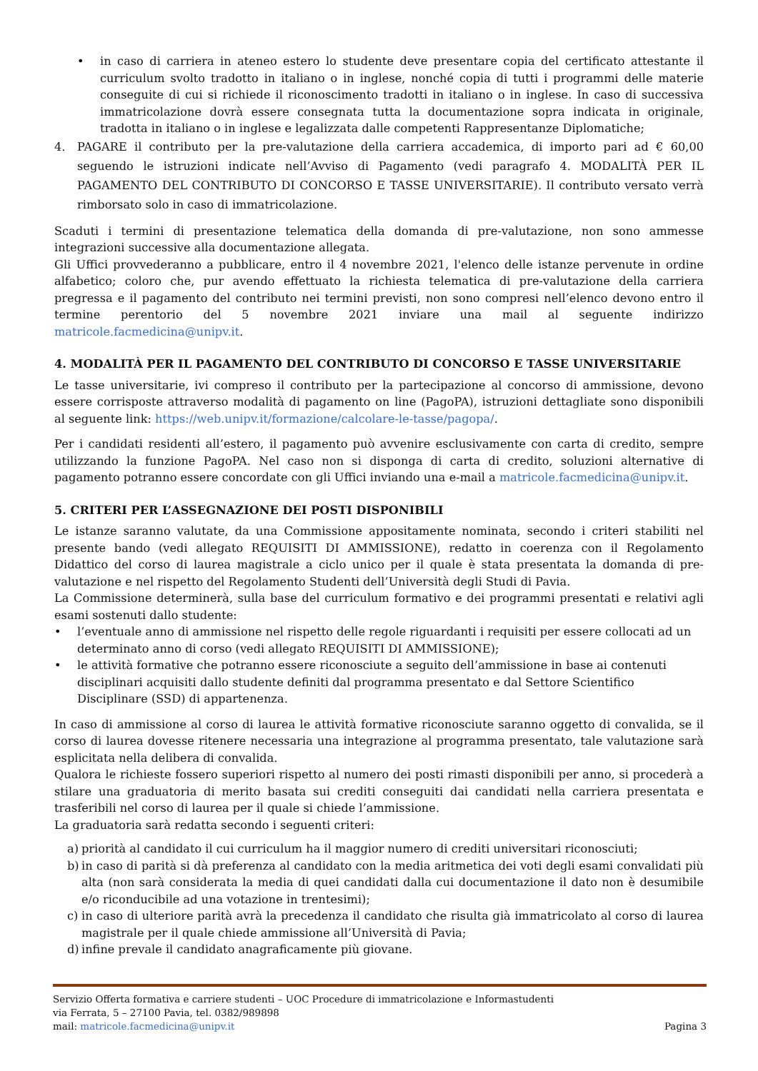• in caso di carriera in ateneo estero lo studente deve presentare copia del certificato attestante il curriculum svolto tradotto in italiano o in inglese, nonché copia di tutti i programmi delle materie conseguite di cui si richiede il riconoscimento tradotti in italiano o in inglese. In caso di successiva immatricolazione dovrà essere consegnata tutta la documentazione sopra indicata in originale, tradotta in italiano o in inglese e legalizzata dalle competenti Rappresentanze Diplomatiche;
4. PAGARE il contributo per la pre-valutazione della carriera accademica, di importo pari ad € 60,00 seguendo le istruzioni indicate nell’Avviso di Pagamento (vedi paragrafo 4. MODALITÀ PER IL PAGAMENTO DEL CONTRIBUTO DI CONCORSO E TASSE UNIVERSITARIE). Il contributo versato verrà rimborsato solo in caso di immatricolazione.
Scaduti i termini di presentazione telematica della domanda di pre-valutazione, non sono ammesse integrazioni successive alla documentazione allegata.
Gli Uffici provvederanno a pubblicare, entro il 4 novembre 2021, l'elenco delle istanze pervenute in ordine alfabetico; coloro che, pur avendo effettuato la richiesta telematica di pre-valutazione della carriera pregressa e il pagamento del contributo nei termini previsti, non sono compresi nell’elenco devono entro il termine perentorio del 5 novembre 2021 inviare una mail al seguente indirizzo matricole.facmedicina@unipv.it.
4. MODALITÀ PER IL PAGAMENTO DEL CONTRIBUTO DI CONCORSO E TASSE UNIVERSITARIE
Le tasse universitarie, ivi compreso il contributo per la partecipazione al concorso di ammissione, devono essere corrisposte attraverso modalità di pagamento on line (PagoPA), istruzioni dettagliate sono disponibili al seguente link: https://web.unipv.it/formazione/calcolare-le-tasse/pagopa/.
Per i candidati residenti all’estero, il pagamento può avvenire esclusivamente con carta di credito, sempre utilizzando la funzione PagoPA. Nel caso non si disponga di carta di credito, soluzioni alternative di pagamento potranno essere concordate con gli Uffici inviando una e-mail a matricole.facmedicina@unipv.it.
5. CRITERI PER L’ASSEGNAZIONE DEI POSTI DISPONIBILI
Le istanze saranno valutate, da una Commissione appositamente nominata, secondo i criteri stabiliti nel presente bando (vedi allegato REQUISITI DI AMMISSIONE), redatto in coerenza con il Regolamento Didattico del corso di laurea magistrale a ciclo unico per il quale è stata presentata la domanda di pre-valutazione e nel rispetto del Regolamento Studenti dell’Università degli Studi di Pavia.
La Commissione determinerà, sulla base del curriculum formativo e dei programmi presentati e relativi agli esami sostenuti dallo studente:
• l’eventuale anno di ammissione nel rispetto delle regole riguardanti i requisiti per essere collocati ad un determinato anno di corso (vedi allegato REQUISITI DI AMMISSIONE);
• le attività formative che potranno essere riconosciute a seguito dell’ammissione in base ai contenuti disciplinari acquisiti dallo studente definiti dal programma presentato e dal Settore Scientifico Disciplinare (SSD) di appartenenza.
In caso di ammissione al corso di laurea le attività formative riconosciute saranno oggetto di convalida, se il corso di laurea dovesse ritenere necessaria una integrazione al programma presentato, tale valutazione sarà esplicitata nella delibera di convalida.
Qualora le richieste fossero superiori rispetto al numero dei posti rimasti disponibili per anno, si procederà a stilare una graduatoria di merito basata sui crediti conseguiti dai candidati nella carriera presentata e trasferibili nel corso di laurea per il quale si chiede l’ammissione.
La graduatoria sarà redatta secondo i seguenti criteri:
a) priorità al candidato il cui curriculum ha il maggior numero di crediti universitari riconosciuti;
b) in caso di parità si dà preferenza al candidato con la media aritmetica dei voti degli esami convalidati più alta (non sarà considerata la media di quei candidati dalla cui documentazione il dato non è desumibile e/o riconducibile ad una votazione in trentesimi);
c) in caso di ulteriore parità avrà la precedenza il candidato che risulta già immatricolato al corso di laurea magistrale per il quale chiede ammissione all’Università di Pavia;
d) infine prevale il candidato anagraficamente più giovane.
Servizio Offerta formativa e carriere studenti – UOC Procedure di immatricolazione e Informastudenti
via Ferrata, 5 – 27100 Pavia, tel. 0382/989898
mail: matricole.facmedicina@unipv.it Pagina 3